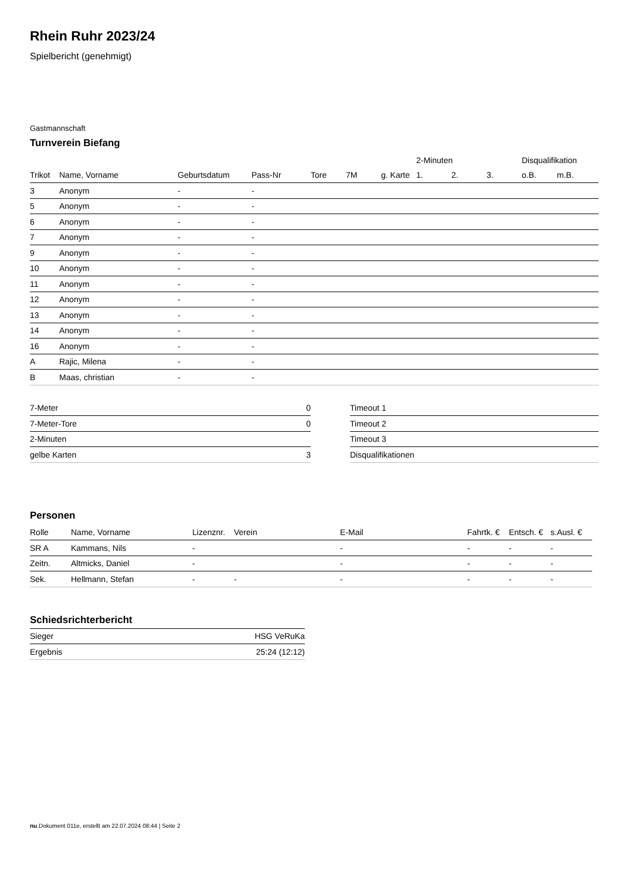Rhein Ruhr 2023/24
Spielbericht (genehmigt)
Gastmannschaft
Turnverein Biefang
| | | | | | | | 2-Minuten | | | Disqualifikation | |
| --- | --- | --- | --- | --- | --- | --- | --- | --- | --- | --- | --- |
| Trikot | Name, Vorname | Geburtsdatum | Pass-Nr | Tore | 7M | g. Karte | 1. | 2. | 3. | o.B. | m.B. |
| 3 | Anonym | - | - | | | | | | | | |
| 5 | Anonym | - | - | | | | | | | | |
| 6 | Anonym | - | - | | | | | | | | |
| 7 | Anonym | - | - | | | | | | | | |
| 9 | Anonym | - | - | | | | | | | | |
| 10 | Anonym | - | - | | | | | | | | |
| 11 | Anonym | - | - | | | | | | | | |
| 12 | Anonym | - | - | | | | | | | | |
| 13 | Anonym | - | - | | | | | | | | |
| 14 | Anonym | - | - | | | | | | | | |
| 16 | Anonym | - | - | | | | | | | | |
| A | Rajic, Milena | - | - | | | | | | | | |
| B | Maas, christian | - | - | | | | | | | | |
| 7-Meter | 0 |
| 7-Meter-Tore | 0 |
| 2-Minuten | |
| gelbe Karten | 3 |
| Timeout 1 |
| Timeout 2 |
| Timeout 3 |
| Disqualifikationen |
Personen
| Rolle | Name, Vorname | Lizenznr. | Verein | E-Mail | Fahrtk. € | Entsch. € | s.Ausl. € |
| --- | --- | --- | --- | --- | --- | --- | --- |
| SR A | Kammans, Nils | - | | - | - | - | - |
| Zeitn. | Altmicks, Daniel | - | | - | - | - | - |
| Sek. | Hellmann, Stefan | - | - | - | - | - | - |
Schiedsrichterbericht
| Sieger | HSG VeRuKa |
| Ergebnis | 25:24 (12:12) |
nu.Dokument 011e, erstellt am 22.07.2024 08:44 | Seite 2